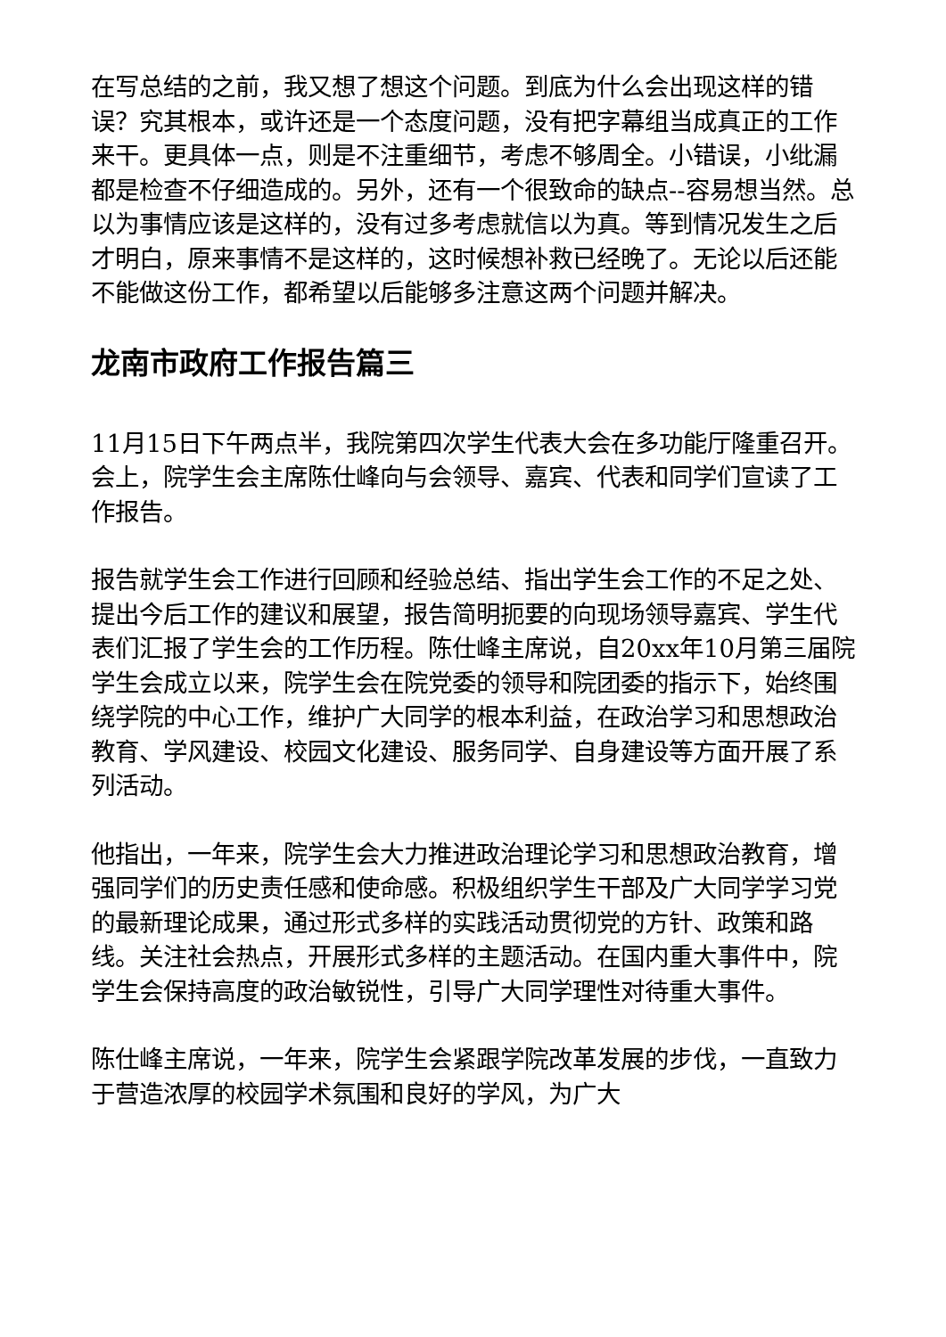在写总结的之前，我又想了想这个问题。到底为什么会出现这样的错误？究其根本，或许还是一个态度问题，没有把字幕组当成真正的工作来干。更具体一点，则是不注重细节，考虑不够周全。小错误，小纰漏都是检查不仔细造成的。另外，还有一个很致命的缺点--容易想当然。总以为事情应该是这样的，没有过多考虑就信以为真。等到情况发生之后才明白，原来事情不是这样的，这时候想补救已经晚了。无论以后还能不能做这份工作，都希望以后能够多注意这两个问题并解决。
龙南市政府工作报告篇三
11月15日下午两点半，我院第四次学生代表大会在多功能厅隆重召开。会上，院学生会主席陈仕峰向与会领导、嘉宾、代表和同学们宣读了工作报告。
报告就学生会工作进行回顾和经验总结、指出学生会工作的不足之处、提出今后工作的建议和展望，报告简明扼要的向现场领导嘉宾、学生代表们汇报了学生会的工作历程。陈仕峰主席说，自20xx年10月第三届院学生会成立以来，院学生会在院党委的领导和院团委的指示下，始终围绕学院的中心工作，维护广大同学的根本利益，在政治学习和思想政治教育、学风建设、校园文化建设、服务同学、自身建设等方面开展了系列活动。
他指出，一年来，院学生会大力推进政治理论学习和思想政治教育，增强同学们的历史责任感和使命感。积极组织学生干部及广大同学学习党的最新理论成果，通过形式多样的实践活动贯彻党的方针、政策和路线。关注社会热点，开展形式多样的主题活动。在国内重大事件中，院学生会保持高度的政治敏锐性，引导广大同学理性对待重大事件。
陈仕峰主席说，一年来，院学生会紧跟学院改革发展的步伐，一直致力于营造浓厚的校园学术氛围和良好的学风，为广大